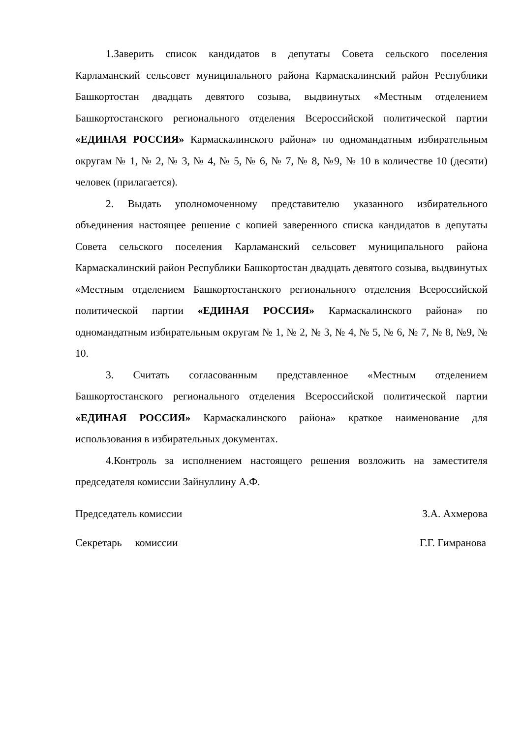1.Заверить список кандидатов в депутаты Совета сельского поселения Карламанский сельсовет муниципального района Кармаскалинский район Республики Башкортостан двадцать девятого созыва, выдвинутых «Местным отделением Башкортостанского регионального отделения Всероссийской политической партии «ЕДИНАЯ РОССИЯ» Кармаскалинского района» по одномандатным избирательным округам № 1, № 2, № 3, № 4, № 5, № 6, № 7, № 8, №9, № 10 в количестве 10 (десяти) человек (прилагается).
2. Выдать уполномоченному представителю указанного избирательного объединения настоящее решение с копией заверенного списка кандидатов в депутаты Совета сельского поселения Карламанский сельсовет муниципального района Кармаскалинский район Республики Башкортостан двадцать девятого созыва, выдвинутых «Местным отделением Башкортостанского регионального отделения Всероссийской политической партии «ЕДИНАЯ РОССИЯ» Кармаскалинского района» по одномандатным избирательным округам № 1, № 2, № 3, № 4, № 5, № 6, № 7, № 8, №9, № 10.
3. Считать согласованным представленное «Местным отделением Башкортостанского регионального отделения Всероссийской политической партии «ЕДИНАЯ РОССИЯ» Кармаскалинского района» краткое наименование для использования в избирательных документах.
4.Контроль за исполнением настоящего решения возложить на заместителя председателя комиссии Зайнуллину А.Ф.
Председатель комиссии З.А. Ахмерова
Секретарь комиссии Г.Г. Гимранова